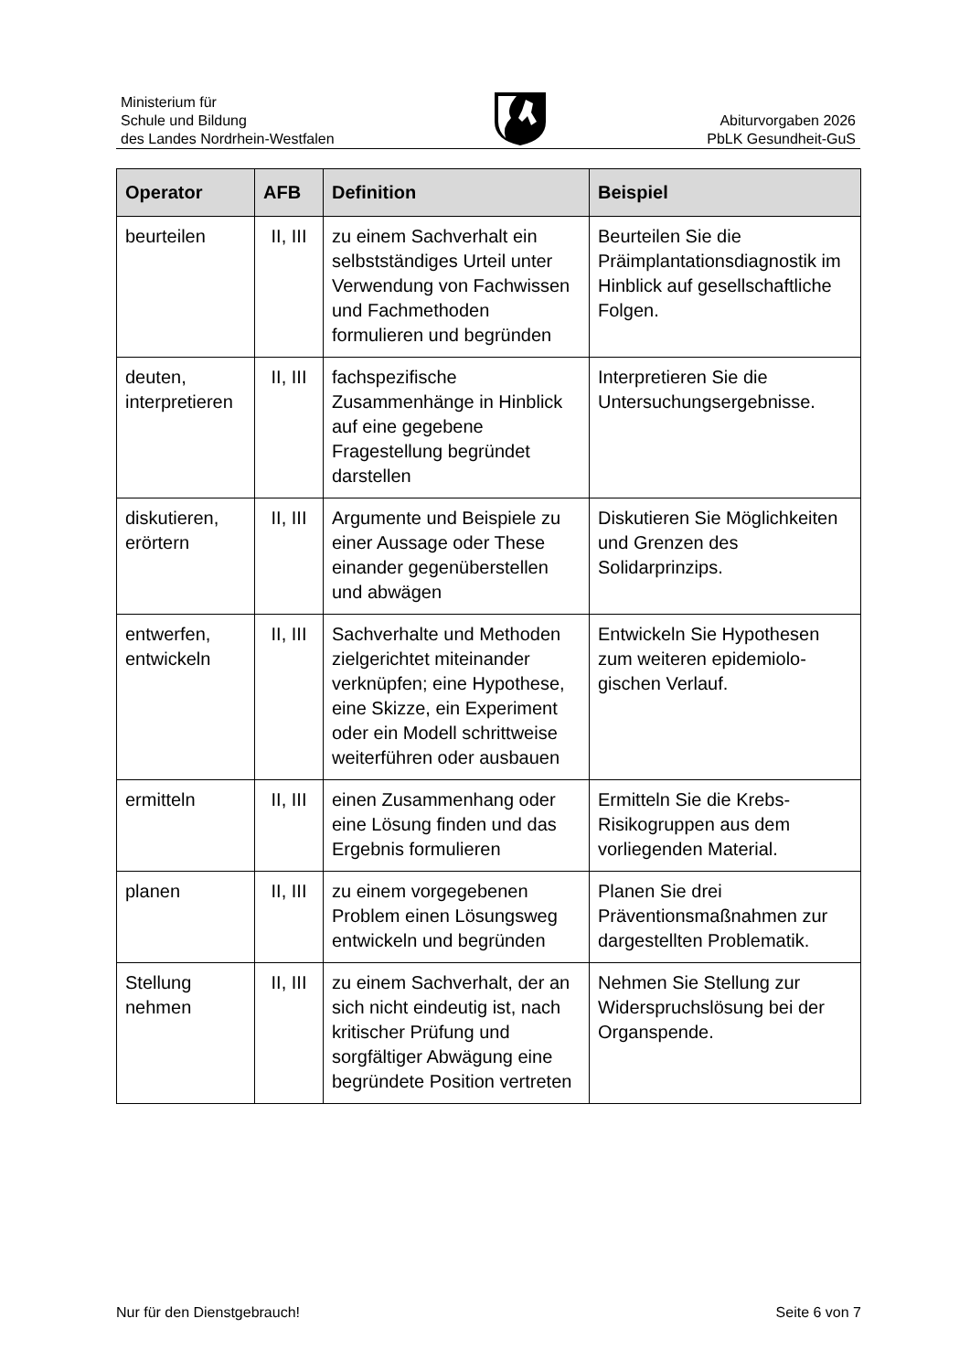Ministerium für
Schule und Bildung
des Landes Nordrhein-Westfalen
Abiturvorgaben 2026
PbLK Gesundheit-GuS
| Operator | AFB | Definition | Beispiel |
| --- | --- | --- | --- |
| beurteilen | II, III | zu einem Sachverhalt ein selbstständiges Urteil unter Verwendung von Fachwissen und Fachmethoden formulieren und begründen | Beurteilen Sie die Präimplantationsdiagnostik im Hinblick auf gesellschaftliche Folgen. |
| deuten, interpretieren | II, III | fachspezifische Zusammenhänge in Hinblick auf eine gegebene Fragestellung begründet darstellen | Interpretieren Sie die Untersuchungsergebnisse. |
| diskutieren, erörtern | II, III | Argumente und Beispiele zu einer Aussage oder These einander gegenüberstellen und abwägen | Diskutieren Sie Möglichkeiten und Grenzen des Solidarprinzips. |
| entwerfen, entwickeln | II, III | Sachverhalte und Methoden zielgerichtet miteinander verknüpfen; eine Hypothese, eine Skizze, ein Experiment oder ein Modell schrittweise weiterführen oder ausbauen | Entwickeln Sie Hypothesen zum weiteren epidemiolo-gischen Verlauf. |
| ermitteln | II, III | einen Zusammenhang oder eine Lösung finden und das Ergebnis formulieren | Ermitteln Sie die Krebs-Risikogruppen aus dem vorliegenden Material. |
| planen | II, III | zu einem vorgegebenen Problem einen Lösungsweg entwickeln und begründen | Planen Sie drei Präventionsmaßnahmen zur dargestellten Problematik. |
| Stellung nehmen | II, III | zu einem Sachverhalt, der an sich nicht eindeutig ist, nach kritischer Prüfung und sorgfältiger Abwägung eine begründete Position vertreten | Nehmen Sie Stellung zur Widerspruchslösung bei der Organspende. |
Nur für den Dienstgebrauch! Seite 6 von 7